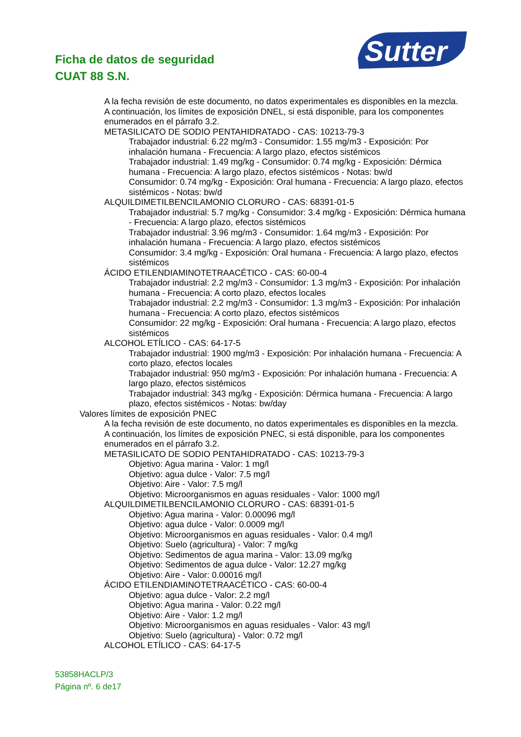Ficha de datos de seguridad
CUAT 88 S.N.
Sutter
A la fecha revisión de este documento, no datos experimentales es disponibles en la mezcla.
A continuación, los límites de exposición DNEL, si está disponible, para los componentes enumerados en el párrafo 3.2.
METASILICATO DE SODIO PENTAHIDRATADO - CAS: 10213-79-3
Trabajador industrial: 6.22 mg/m3 - Consumidor: 1.55 mg/m3 - Exposición: Por inhalación humana - Frecuencia: A largo plazo, efectos sistémicos
Trabajador industrial: 1.49 mg/kg - Consumidor: 0.74 mg/kg - Exposición: Dérmica humana - Frecuencia: A largo plazo, efectos sistémicos - Notas: bw/d
Consumidor: 0.74 mg/kg - Exposición: Oral humana - Frecuencia: A largo plazo, efectos sistémicos - Notas: bw/d
ALQUILDIMETILBENCILAMONIO CLORURO - CAS: 68391-01-5
Trabajador industrial: 5.7 mg/kg - Consumidor: 3.4 mg/kg - Exposición: Dérmica humana - Frecuencia: A largo plazo, efectos sistémicos
Trabajador industrial: 3.96 mg/m3 - Consumidor: 1.64 mg/m3 - Exposición: Por inhalación humana - Frecuencia: A largo plazo, efectos sistémicos
Consumidor: 3.4 mg/kg - Exposición: Oral humana - Frecuencia: A largo plazo, efectos sistémicos
ÁCIDO ETILENDIAMINOTETRAACÉTICO - CAS: 60-00-4
Trabajador industrial: 2.2 mg/m3 - Consumidor: 1.3 mg/m3 - Exposición: Por inhalación humana - Frecuencia: A corto plazo, efectos locales
Trabajador industrial: 2.2 mg/m3 - Consumidor: 1.3 mg/m3 - Exposición: Por inhalación humana - Frecuencia: A corto plazo, efectos sistémicos
Consumidor: 22 mg/kg - Exposición: Oral humana - Frecuencia: A largo plazo, efectos sistémicos
ALCOHOL ETÍLICO - CAS: 64-17-5
Trabajador industrial: 1900 mg/m3 - Exposición: Por inhalación humana - Frecuencia: A corto plazo, efectos locales
Trabajador industrial: 950 mg/m3 - Exposición: Por inhalación humana - Frecuencia: A largo plazo, efectos sistémicos
Trabajador industrial: 343 mg/kg - Exposición: Dérmica humana - Frecuencia: A largo plazo, efectos sistémicos - Notas: bw/day
Valores límites de exposición PNEC
A la fecha revisión de este documento, no datos experimentales es disponibles en la mezcla.
A continuación, los límites de exposición PNEC, si está disponible, para los componentes enumerados en el párrafo 3.2.
METASILICATO DE SODIO PENTAHIDRATADO - CAS: 10213-79-3
Objetivo: Agua marina - Valor: 1 mg/l
Objetivo: agua dulce - Valor: 7.5 mg/l
Objetivo: Aire - Valor: 7.5 mg/l
Objetivo: Microorganismos en aguas residuales - Valor: 1000 mg/l
ALQUILDIMETILBENCILAMONIO CLORURO - CAS: 68391-01-5
Objetivo: Agua marina - Valor: 0.00096 mg/l
Objetivo: agua dulce - Valor: 0.0009 mg/l
Objetivo: Microorganismos en aguas residuales - Valor: 0.4 mg/l
Objetivo: Suelo (agricultura) - Valor: 7 mg/kg
Objetivo: Sedimentos de agua marina - Valor: 13.09 mg/kg
Objetivo: Sedimentos de agua dulce - Valor: 12.27 mg/kg
Objetivo: Aire - Valor: 0.00016 mg/l
ÁCIDO ETILENDIAMINOTETRAACÉTICO - CAS: 60-00-4
Objetivo: agua dulce - Valor: 2.2 mg/l
Objetivo: Agua marina - Valor: 0.22 mg/l
Objetivo: Aire - Valor: 1.2 mg/l
Objetivo: Microorganismos en aguas residuales - Valor: 43 mg/l
Objetivo: Suelo (agricultura) - Valor: 0.72 mg/l
ALCOHOL ETÍLICO - CAS: 64-17-5
53858HACLP/3
Página nº. 6 de17